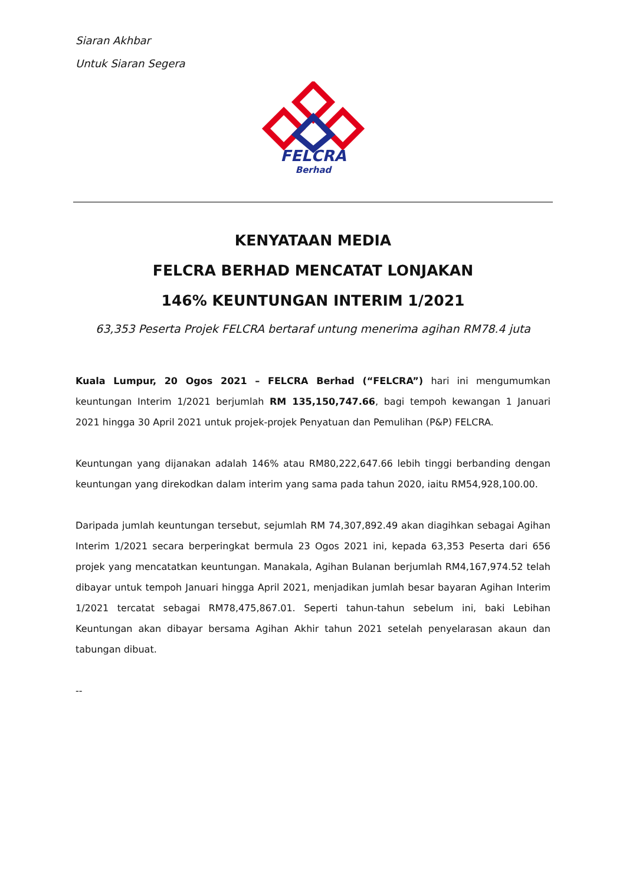Siaran Akhbar
Untuk Siaran Segera
FELCRA
Berhad
KENYATAAN MEDIA
FELCRA BERHAD MENCATAT LONJAKAN
146% KEUNTUNGAN INTERIM 1/2021
63,353 Peserta Projek FELCRA bertaraf untung menerima agihan RM78.4 juta
Kuala Lumpur, 20 Ogos 2021 – FELCRA Berhad (“FELCRA”) hari ini mengumumkan keuntungan Interim 1/2021 berjumlah RM 135,150,747.66, bagi tempoh kewangan 1 Januari 2021 hingga 30 April 2021 untuk projek-projek Penyatuan dan Pemulihan (P&P) FELCRA.
Keuntungan yang dijanakan adalah 146% atau RM80,222,647.66 lebih tinggi berbanding dengan keuntungan yang direkodkan dalam interim yang sama pada tahun 2020, iaitu RM54,928,100.00.
Daripada jumlah keuntungan tersebut, sejumlah RM 74,307,892.49 akan diagihkan sebagai Agihan Interim 1/2021 secara berperingkat bermula 23 Ogos 2021 ini, kepada 63,353 Peserta dari 656 projek yang mencatatkan keuntungan. Manakala, Agihan Bulanan berjumlah RM4,167,974.52 telah dibayar untuk tempoh Januari hingga April 2021, menjadikan jumlah besar bayaran Agihan Interim 1/2021 tercatat sebagai RM78,475,867.01. Seperti tahun-tahun sebelum ini, baki Lebihan Keuntungan akan dibayar bersama Agihan Akhir tahun 2021 setelah penyelarasan akaun dan tabungan dibuat.
--